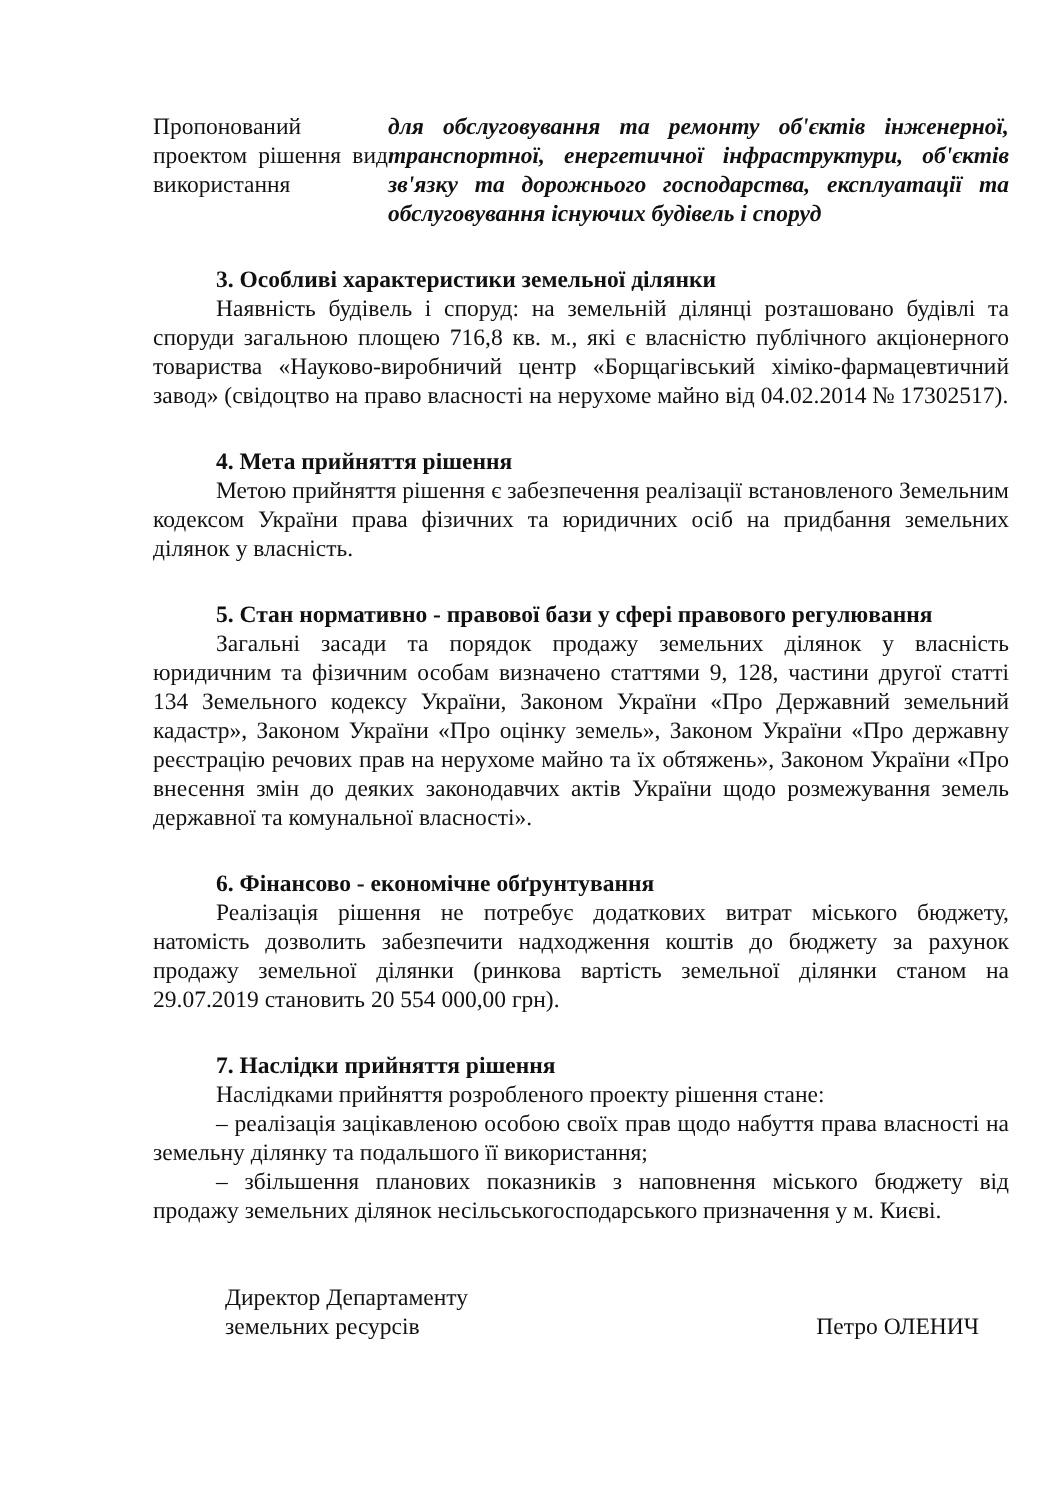Пропонований проектом рішення вид використання
для обслуговування та ремонту об'єктів інженерної, транспортної, енергетичної інфраструктури, об'єктів зв'язку та дорожнього господарства, експлуатації та обслуговування існуючих будівель і споруд
3. Особливі характеристики земельної ділянки
Наявність будівель і споруд: на земельній ділянці розташовано будівлі та споруди загальною площею 716,8 кв. м., які є власністю публічного акціонерного товариства «Науково-виробничий центр «Борщагівський хіміко-фармацевтичний завод» (свідоцтво на право власності на нерухоме майно від 04.02.2014 № 17302517).
4. Мета прийняття рішення
Метою прийняття рішення є забезпечення реалізації встановленого Земельним кодексом України права фізичних та юридичних осіб на придбання земельних ділянок у власність.
5. Стан нормативно - правової бази у сфері правового регулювання
Загальні засади та порядок продажу земельних ділянок у власність юридичним та фізичним особам визначено статтями 9, 128, частини другої статті 134 Земельного кодексу України, Законом України «Про Державний земельний кадастр», Законом України «Про оцінку земель», Законом України «Про державну реєстрацію речових прав на нерухоме майно та їх обтяжень», Законом України «Про внесення змін до деяких законодавчих актів України щодо розмежування земель державної та комунальної власності».
6. Фінансово - економічне обґрунтування
Реалізація рішення не потребує додаткових витрат міського бюджету, натомість дозволить забезпечити надходження коштів до бюджету за рахунок продажу земельної ділянки (ринкова вартість земельної ділянки станом на 29.07.2019 становить 20 554 000,00 грн).
7. Наслідки прийняття рішення
Наслідками прийняття розробленого проекту рішення стане:
– реалізація зацікавленою особою своїх прав щодо набуття права власності на земельну ділянку та подальшого її використання;
– збільшення планових показників з наповнення міського бюджету від продажу земельних ділянок несільськогосподарського призначення у м. Києві.
Директор Департаменту
земельних ресурсів
Петро ОЛЕНИЧ